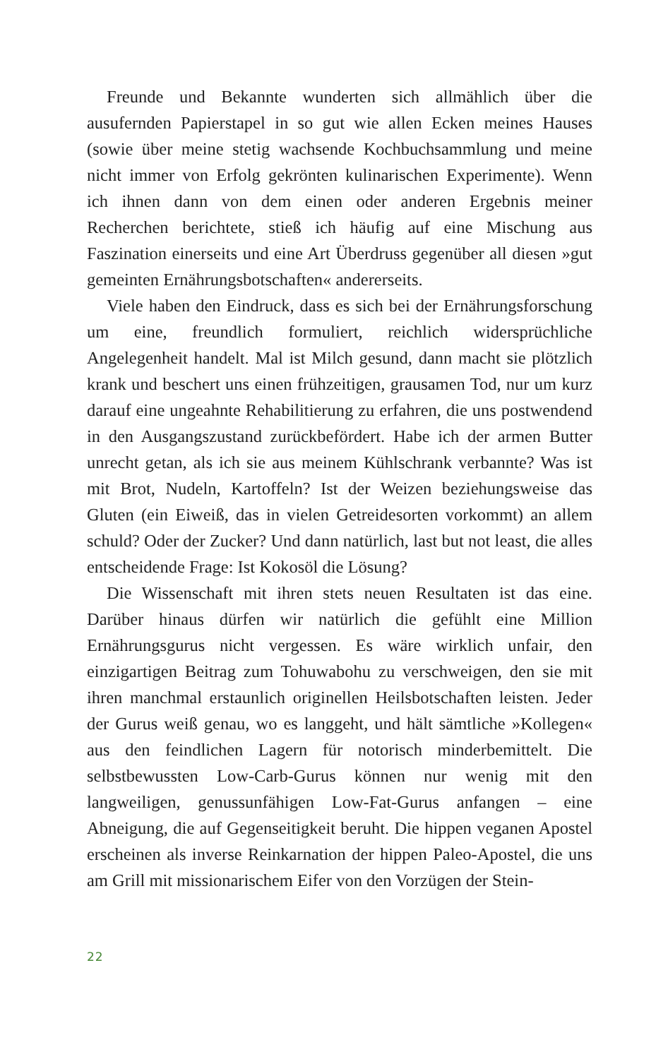Freunde und Bekannte wunderten sich allmählich über die ausufernden Papierstapel in so gut wie allen Ecken meines Hauses (sowie über meine stetig wachsende Kochbuchsammlung und meine nicht immer von Erfolg gekrönten kulinarischen Experimente). Wenn ich ihnen dann von dem einen oder anderen Ergebnis meiner Recherchen berichtete, stieß ich häufig auf eine Mischung aus Faszination einerseits und eine Art Überdruss gegenüber all diesen »gut gemeinten Ernährungsbotschaften« andererseits.
Viele haben den Eindruck, dass es sich bei der Ernährungsforschung um eine, freundlich formuliert, reichlich widersprüchliche Angelegenheit handelt. Mal ist Milch gesund, dann macht sie plötzlich krank und beschert uns einen frühzeitigen, grausamen Tod, nur um kurz darauf eine ungeahnte Rehabilitierung zu erfahren, die uns postwendend in den Ausgangszustand zurückbefördert. Habe ich der armen Butter unrecht getan, als ich sie aus meinem Kühlschrank verbannte? Was ist mit Brot, Nudeln, Kartoffeln? Ist der Weizen beziehungsweise das Gluten (ein Eiweiß, das in vielen Getreidesorten vorkommt) an allem schuld? Oder der Zucker? Und dann natürlich, last but not least, die alles entscheidende Frage: Ist Kokosöl die Lösung?
Die Wissenschaft mit ihren stets neuen Resultaten ist das eine. Darüber hinaus dürfen wir natürlich die gefühlt eine Million Ernährungsgurus nicht vergessen. Es wäre wirklich unfair, den einzigartigen Beitrag zum Tohuwabohu zu verschweigen, den sie mit ihren manchmal erstaunlich originellen Heilsbotschaften leisten. Jeder der Gurus weiß genau, wo es langgeht, und hält sämtliche »Kollegen« aus den feindlichen Lagern für notorisch minderbemittelt. Die selbstbewussten Low-Carb-Gurus können nur wenig mit den langweiligen, genussunfähigen Low-Fat-Gurus anfangen – eine Abneigung, die auf Gegenseitigkeit beruht. Die hippen veganen Apostel erscheinen als inverse Reinkarnation der hippen Paleo-Apostel, die uns am Grill mit missionarischem Eifer von den Vorzügen der Stein-
22